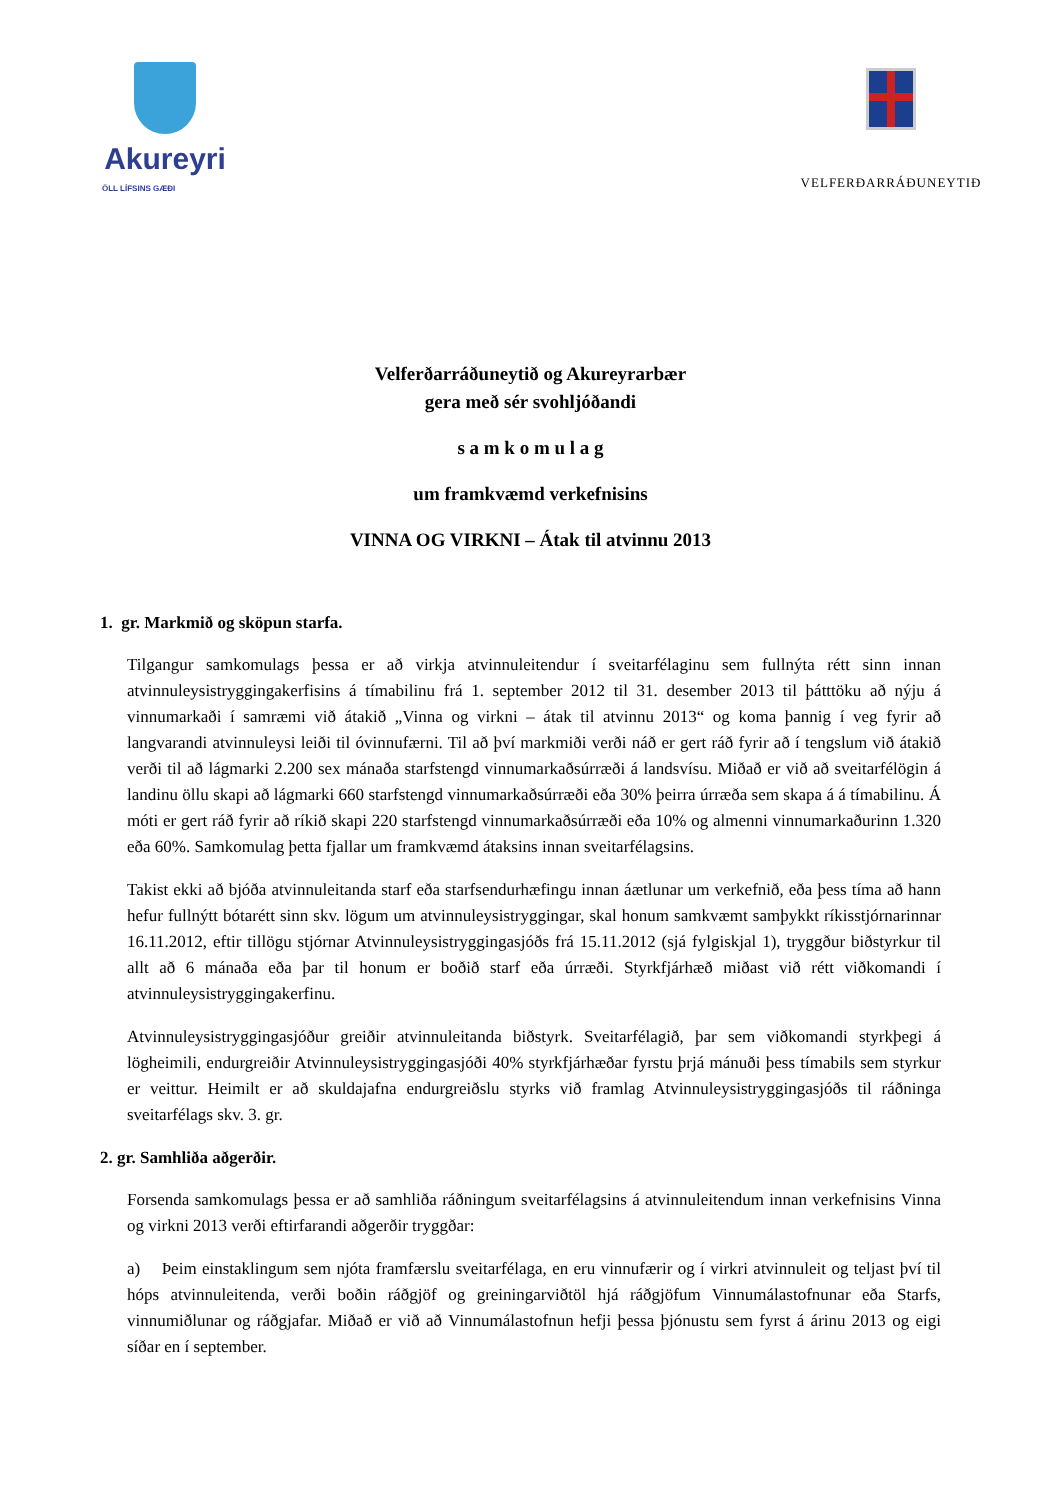Akureyri
ÖLL LÍFSINS GÆÐI
VELFERÐARRÁÐUNEYTIÐ
Velferðarráðuneytið og Akureyrarbær
gera með sér svohljóðandi
s a m k o m u l a g
um framkvæmd verkefnisins
VINNA OG VIRKNI – Átak til atvinnu 2013
1. gr. Markmið og sköpun starfa.
Tilgangur samkomulags þessa er að virkja atvinnuleitendur í sveitarfélaginu sem fullnýta rétt sinn innan atvinnuleysistryggingakerfisins á tímabilinu frá 1. september 2012 til 31. desember 2013 til þátttöku að nýju á vinnumarkaði í samræmi við átakið „Vinna og virkni – átak til atvinnu 2013“ og koma þannig í veg fyrir að langvarandi atvinnuleysi leiði til óvinnufærni. Til að því markmiði verði náð er gert ráð fyrir að í tengslum við átakið verði til að lágmarki 2.200 sex mánaða starfstengd vinnumarkaðsúrræði á landsvísu. Miðað er við að sveitarfélögin á landinu öllu skapi að lágmarki 660 starfstengd vinnumarkaðsúrræði eða 30% þeirra úrræða sem skapa á á tímabilinu. Á móti er gert ráð fyrir að ríkið skapi 220 starfstengd vinnumarkaðsúrræði eða 10% og almenni vinnumarkaðurinn 1.320 eða 60%. Samkomulag þetta fjallar um framkvæmd átaksins innan sveitarfélagsins.
Takist ekki að bjóða atvinnuleitanda starf eða starfsendurhæfingu innan áætlunar um verkefnið, eða þess tíma að hann hefur fullnýtt bótarétt sinn skv. lögum um atvinnuleysistryggingar, skal honum samkvæmt samþykkt ríkisstjórnarinnar 16.11.2012, eftir tillögu stjórnar Atvinnuleysistryggingasjóðs frá 15.11.2012 (sjá fylgiskjal 1), tryggður biðstyrkur til allt að 6 mánaða eða þar til honum er boðið starf eða úrræði. Styrkfjárhæð miðast við rétt viðkomandi í atvinnuleysistryggingakerfinu.
Atvinnuleysistryggingasjóður greiðir atvinnuleitanda biðstyrk. Sveitarfélagið, þar sem viðkomandi styrkþegi á lögheimili, endurgreiðir Atvinnuleysistryggingasjóði 40% styrkfjárhæðar fyrstu þrjá mánuði þess tímabils sem styrkur er veittur. Heimilt er að skuldajafna endurgreiðslu styrks við framlag Atvinnuleysistryggingasjóðs til ráðninga sveitarfélags skv. 3. gr.
2. gr. Samhliða aðgerðir.
Forsenda samkomulags þessa er að samhliða ráðningum sveitarfélagsins á atvinnuleitendum innan verkefnisins Vinna og virkni 2013 verði eftirfarandi aðgerðir tryggðar:
a) Þeim einstaklingum sem njóta framfærslu sveitarfélaga, en eru vinnufærir og í virkri atvinnuleit og teljast því til hóps atvinnuleitenda, verði boðin ráðgjöf og greiningarviðtöl hjá ráðgjöfum Vinnumálastofnunar eða Starfs, vinnumiðlunar og ráðgjafar. Miðað er við að Vinnumálastofnun hefji þessa þjónustu sem fyrst á árinu 2013 og eigi síðar en í september.